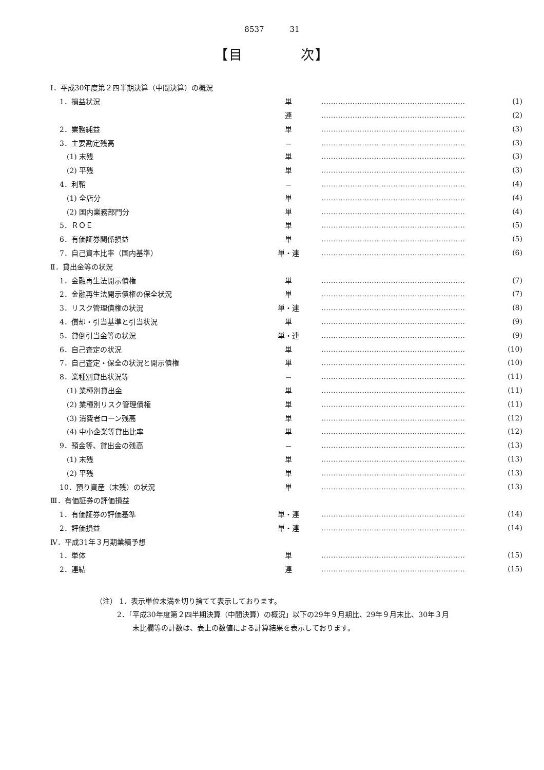8537 31
【目　　　　次】
| Ⅰ．平成30年度第２四半期決算（中間決算）の概況 | | | |
| 1．損益状況 | 単 | …………………………………………………… | (1) |
| | 連 | …………………………………………………… | (2) |
| 2．業務純益 | 単 | …………………………………………………… | (3) |
| 3．主要勘定残高 | － | …………………………………………………… | (3) |
| (1) 末残 | 単 | …………………………………………………… | (3) |
| (2) 平残 | 単 | …………………………………………………… | (3) |
| 4．利鞘 | － | …………………………………………………… | (4) |
| (1) 全店分 | 単 | …………………………………………………… | (4) |
| (2) 国内業務部門分 | 単 | …………………………………………………… | (4) |
| 5．ＲＯＥ | 単 | …………………………………………………… | (5) |
| 6．有価証券関係損益 | 単 | …………………………………………………… | (5) |
| 7．自己資本比率（国内基準） | 単・連 | …………………………………………………… | (6) |
| Ⅱ．貸出金等の状況 | | | |
| 1．金融再生法開示債権 | 単 | …………………………………………………… | (7) |
| 2．金融再生法開示債権の保全状況 | 単 | …………………………………………………… | (7) |
| 3．リスク管理債権の状況 | 単・連 | …………………………………………………… | (8) |
| 4．償却・引当基準と引当状況 | 単 | …………………………………………………… | (9) |
| 5．貸倒引当金等の状況 | 単・連 | …………………………………………………… | (9) |
| 6．自己査定の状況 | 単 | …………………………………………………… | (10) |
| 7．自己査定・保全の状況と開示債権 | 単 | …………………………………………………… | (10) |
| 8．業種別貸出状況等 | － | …………………………………………………… | (11) |
| (1) 業種別貸出金 | 単 | …………………………………………………… | (11) |
| (2) 業種別リスク管理債権 | 単 | …………………………………………………… | (11) |
| (3) 消費者ローン残高 | 単 | …………………………………………………… | (12) |
| (4) 中小企業等貸出比率 | 単 | …………………………………………………… | (12) |
| 9．預金等、貸出金の残高 | － | …………………………………………………… | (13) |
| (1) 末残 | 単 | …………………………………………………… | (13) |
| (2) 平残 | 単 | …………………………………………………… | (13) |
| 10．預り資産（末残）の状況 | 単 | …………………………………………………… | (13) |
| Ⅲ．有価証券の評価損益 | | | |
| 1．有価証券の評価基準 | 単・連 | …………………………………………………… | (14) |
| 2．評価損益 | 単・連 | …………………………………………………… | (14) |
| Ⅳ．平成31年３月期業績予想 | | | |
| 1．単体 | 単 | …………………………………………………… | (15) |
| 2．連結 | 連 | …………………………………………………… | (15) |
（注） 1．表示単位未満を切り捨てて表示しております。
2．「平成30年度第２四半期決算（中間決算）の概況」以下の29年９月期比、29年９月末比、30年３月
末比欄等の計数は、表上の数値による計算結果を表示しております。